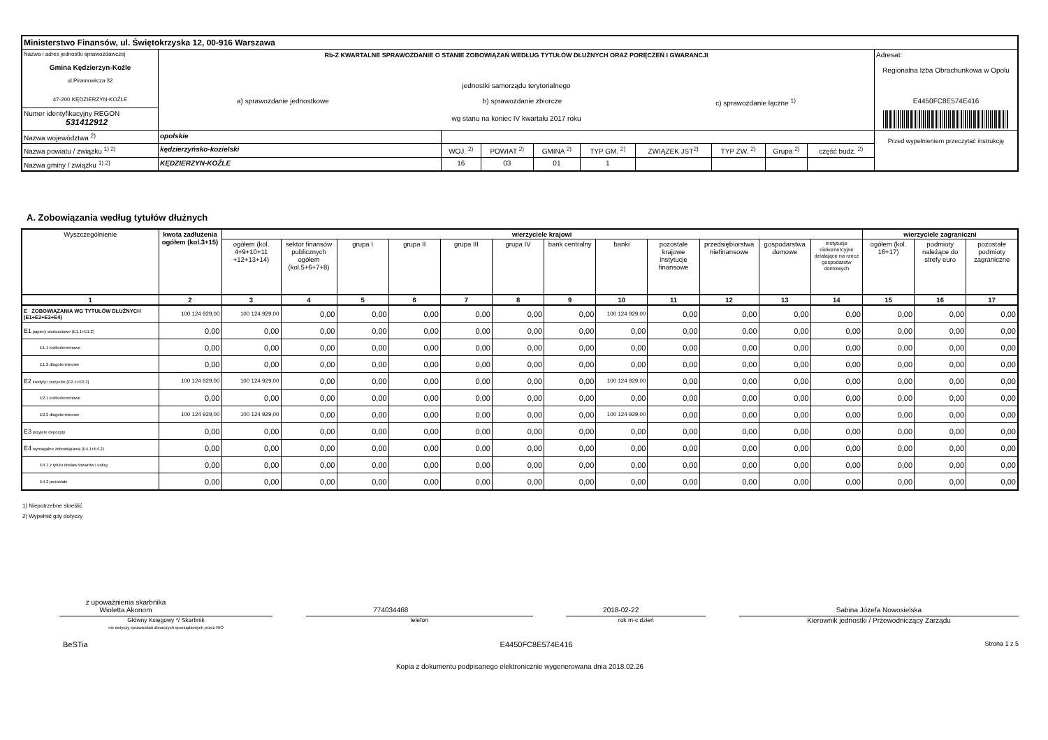| Ministerstwo Finansów, ul. Świętokrzyska 12, 00-916 Warszawa | | | | | | | | | | |
| Nazwa i adres jednostki sprawozdawczej Gmina Kędzierzyn-Koźle ul.Piramowicza 32 47-200 KĘDZIERZYN-KOŹLE | Rb-Z KWARTALNE SPRAWOZDANIE O STANIE ZOBOWIĄZAŃ WEDŁUG TYTUŁÓW DŁUŻNYCH ORAZ PORĘCZEŃ I GWARANCJI jednostki samorządu terytorialnego a) sprawozdanie jednostkowe b) sprawozdanie zbiorcze c) sprawozdanie łączne <sup>1)</sup> wg stanu na koniec IV kwartału 2017 roku | | | | | | | | | Adresat: Regionalna Izba Obrachunkowa w Opolu E4450FC8E574E416 |
| Numer identyfikacyjny REGON 531412912 | | | | | | | | | | |
| Nazwa województwa <sup>2)</sup> | opolskie | | | | | | | | | Przed wypełnieniem przeczytać instrukcję |
| Nazwa powiatu / związku <sup>1) 2)</sup> | kędzierzyńsko-kozielski | WOJ. <sup>2)</sup> | POWIAT <sup>2)</sup> | GMINA <sup>2)</sup> | TYP GM. <sup>2)</sup> | ZWIĄZEK JST<sup>2)</sup> | TYP ZW. <sup>2)</sup> | Grupa <sup>2)</sup> | część budz. <sup>2)</sup> | |
| Nazwa gminy / związku <sup>1) 2)</sup> | KĘDZIERZYN-KOŹLE | 16 | 03 | 01 | 1 | | | | | |
A. Zobowiązania według tytułów dłużnych
| Wyszczególnienie | kwota zadłużenia ogółem (kol.3+15) | wierzyciele krajowi | | | | | | | | | | | | wierzyciele zagraniczni | | |
| --- | --- | --- | --- | --- | --- | --- | --- | --- | --- | --- | --- | --- | --- | --- | --- | --- |
| | | ogółem (kol. 4+9+10+11 +12+13+14) | sektor finansów publicznych ogółem (kol.5+6+7+8) | grupa I | grupa II | grupa III | grupa IV | bank centralny | banki | pozostałe krajowe instytucje finansowe | przedsiębiorstwa niefinansowe | gospodarstwa domowe | instytucje niekomercyjne działające na rzecz gospodarstw domowych | ogółem (kol. 16+17) | podmioty należące do strefy euro | pozostałe podmioty zagraniczne |
| 1 | 2 | 3 | 4 | 5 | 6 | 7 | 8 | 9 | 10 | 11 | 12 | 13 | 14 | 15 | 16 | 17 |
| E ZOBOWIĄZANIA WG TYTUŁÓW DŁUŻNYCH (E1+E2+E3+E4) | 100 124 929,00 | 100 124 929,00 | 0,00 | 0,00 | 0,00 | 0,00 | 0,00 | 0,00 | 100 124 929,00 | 0,00 | 0,00 | 0,00 | 0,00 | 0,00 | 0,00 | 0,00 |
| E1 papiery wartościowe (E1.1+E1.2) | 0,00 | 0,00 | 0,00 | 0,00 | 0,00 | 0,00 | 0,00 | 0,00 | 0,00 | 0,00 | 0,00 | 0,00 | 0,00 | 0,00 | 0,00 | 0,00 |
| E1.1 krótkoterminowe | 0,00 | 0,00 | 0,00 | 0,00 | 0,00 | 0,00 | 0,00 | 0,00 | 0,00 | 0,00 | 0,00 | 0,00 | 0,00 | 0,00 | 0,00 | 0,00 |
| E1.2 długoterminowe | 0,00 | 0,00 | 0,00 | 0,00 | 0,00 | 0,00 | 0,00 | 0,00 | 0,00 | 0,00 | 0,00 | 0,00 | 0,00 | 0,00 | 0,00 | 0,00 |
| E2 kredyty i pożyczki (E2.1+E2.2) | 100 124 929,00 | 100 124 929,00 | 0,00 | 0,00 | 0,00 | 0,00 | 0,00 | 0,00 | 100 124 929,00 | 0,00 | 0,00 | 0,00 | 0,00 | 0,00 | 0,00 | 0,00 |
| E2.1 krótkoterminowe | 0,00 | 0,00 | 0,00 | 0,00 | 0,00 | 0,00 | 0,00 | 0,00 | 0,00 | 0,00 | 0,00 | 0,00 | 0,00 | 0,00 | 0,00 | 0,00 |
| E2.2 długoterminowe | 100 124 929,00 | 100 124 929,00 | 0,00 | 0,00 | 0,00 | 0,00 | 0,00 | 0,00 | 100 124 929,00 | 0,00 | 0,00 | 0,00 | 0,00 | 0,00 | 0,00 | 0,00 |
| E3 przyjęte depozyty | 0,00 | 0,00 | 0,00 | 0,00 | 0,00 | 0,00 | 0,00 | 0,00 | 0,00 | 0,00 | 0,00 | 0,00 | 0,00 | 0,00 | 0,00 | 0,00 |
| E4 wymagalne zobowiązania (E4.1+E4.2) | 0,00 | 0,00 | 0,00 | 0,00 | 0,00 | 0,00 | 0,00 | 0,00 | 0,00 | 0,00 | 0,00 | 0,00 | 0,00 | 0,00 | 0,00 | 0,00 |
| E4.1 z tytułu dostaw towarów i usług | 0,00 | 0,00 | 0,00 | 0,00 | 0,00 | 0,00 | 0,00 | 0,00 | 0,00 | 0,00 | 0,00 | 0,00 | 0,00 | 0,00 | 0,00 | 0,00 |
| E4.2 pozostałe | 0,00 | 0,00 | 0,00 | 0,00 | 0,00 | 0,00 | 0,00 | 0,00 | 0,00 | 0,00 | 0,00 | 0,00 | 0,00 | 0,00 | 0,00 | 0,00 |
1) Niepotrzebne skreślić
2) Wypełnić gdy dotyczy
z upoważnienia skarbnika
Wioletta Akonom
774034468
2018-02-22
Sabina Józefa Nowosielska
Główny Księgowy */ Skarbnik
nie dotyczy sprawozdań zbiorczych sporządzonych przez RIO
telefon rok m-c dzień
Kierownik jednostki / Przewodniczący Zarządu
BeSTia E4450FC8E574E416 Strona 1 z 5
Kopia z dokumentu podpisanego elektronicznie wygenerowana dnia 2018.02.26